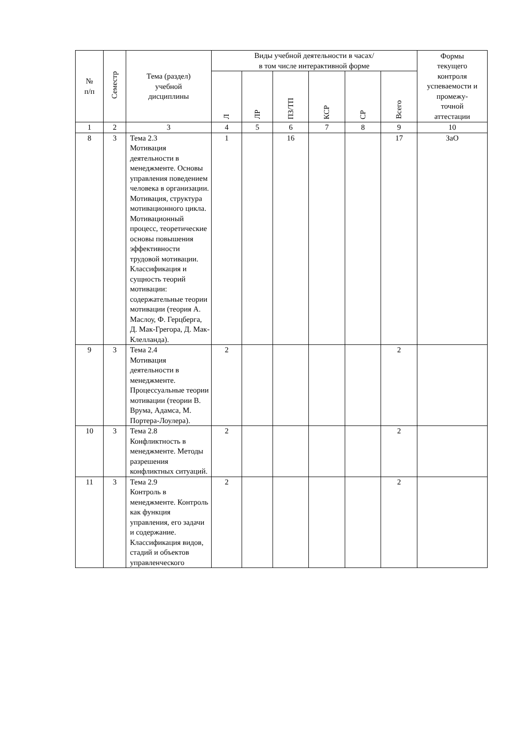| № п/п | Семестр | Тема (раздел) учебной дисциплины | Виды учебной деятельности в часах/ в том числе интерактивной форме | | | | | | Формы текущего контроля успеваемости и промежу- точной аттестации |
| --- | --- | --- | --- | --- | --- | --- | --- | --- | --- |
| | | | Л | ЛР | ПЗ/ТП | КСР | СР | Всего | |
| 1 | 2 | 3 | 4 | 5 | 6 | 7 | 8 | 9 | 10 |
| 8 | 3 | Тема 2.3 Мотивация деятельности в менеджменте. Основы управления поведением человека в организации. Мотивация, структура мотивационного цикла. Мотивационный процесс, теоретические основы повышения эффективности трудовой мотивации. Классификация и сущность теорий мотивации: содержательные теории мотивации (теория А. Маслоу, Ф. Герцберга, Д. Мак-Грегора, Д. Мак-Клелланда). | 1 | | 16 | | | 17 | ЗаО |
| 9 | 3 | Тема 2.4 Мотивация деятельности в менеджменте. Процессуальные теории мотивации (теории В. Врума, Адамса, М. Портера-Лоулера). | 2 | | | | | 2 | |
| 10 | 3 | Тема 2.8 Конфликтность в менеджменте. Методы разрешения конфликтных ситуаций. | 2 | | | | | 2 | |
| 11 | 3 | Тема 2.9 Контроль в менеджменте. Контроль как функция управления, его задачи и содержание. Классификация видов, стадий и объектов управленческого | 2 | | | | | 2 | |